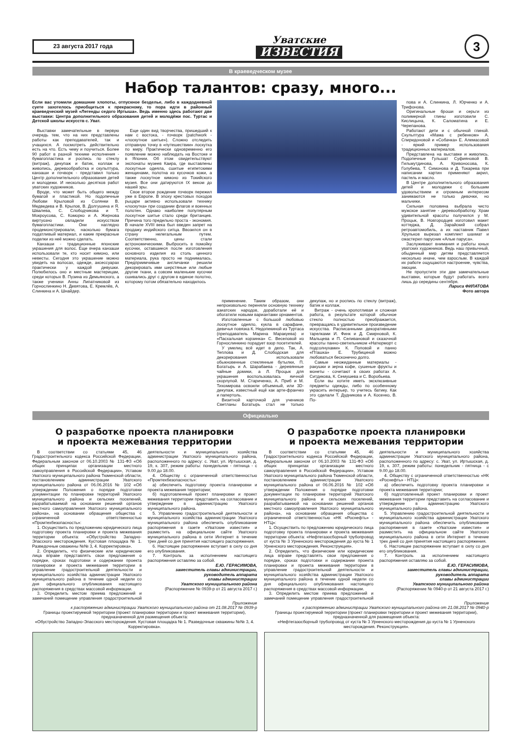23 августа 2017 года
Уватские
ИЗВЕСТИЯ
3
В краеведческом музее
Набор талантов: сразу, много...
Если вас утомили домашние хлопоты, отпускное безделье, либо в каждодневной суете захотелось приобщиться к прекрасному, то пора идти в районный краеведческий музей «Легенды седого Иртыша». Ведь именно здесь работают две выставки: Центра дополнительного образования детей и молодёжи пос. Туртас и Детской школы искусств с. Уват.
Выставки замечательные в первую очередь тем, что на них представлены работы как преподавателей, так и учащихся. А посмотреть действительно есть на что. Есть чему и поучиться. Более 90 работ в разной технике исполнения - бумагопластика и роспись по стеклу (витраж), декупаж и батик, коллаж и живопись, деревообработка и скульптура, канзаши и пэчворк - представил только Центр дополнительного образования детей и молодежи. И несколько десятков работ уватских художников.
Вроде, что может быть общего между бумагой и пластикой. Но подопечные Любови Крыловой из Солянки В. Медведева и В. Крылов, В. Долгушина и Я. Швалева, С. Слободчикова и Т. Мокроусова, С. Коморко и А. Жернова виртуозно овладели искусством бумагопластики. Они наглядно продемонстрировали, насколько бумага податливый материал, и какие прекрасные поделки из неё можно сделать.
Канзаши - традиционные японские украшения для волос. Еще вчера канзаши использовали те, кто носит кимоно, или невесты. Сегодня это украшение можно увидеть на волосах, одежде, аксессуарах практически у каждой девушки. Полюбилось оно и местным мастерицам, среди которых В. Пузина из Демьянского, а также ученики Анны Липатниковой из Горнослинкино Н. Девятова, Е. Кремлёв, А. Слинкина и А. Шнайдер.
Еще один вид творчества, пришедший к нам с востока, - пэчворк (patchwork - «лоскутное шитье»). Сложно отследить отправную точку в «путешествии» лоскутка по миру. Практически одновременно его появление можно наблюдать на Востоке и в Японии. Об этом свидетельствуют экспонаты музеев Каира, где выставлены лоскутные одеяла, сшитые египетскими женщинами, полотна из кусочков кожи, а также лоскутное кимоно из Токийского музея. Все они датируются IX веком до нашей эры.
Свое второе рождение пэчворк пережил уже в Европе. В эпоху крестовых походов рыцари активно использовали технику «лоскутка» при создании флагов и военных полотен. Однако наиболее популярным лоскутное шитье стало среди британцев. Причина того предельно проста - экономия. В начале XVIII века был введен запрет на продажу индийского ситца. Ввозился он в страну нелегальным путем. Соответственно, цены стали астрономическими. Выбросить в помойку кусочки, оставшиеся после изготовления основного изделия из столь ценного материала, рука просто не поднималась. Предприимчивые англичанки решили декорировать ими шерстяные или любые другие ткани, а совсем маленькие кусочки сшивались друг с другом в единое полотно, которому потом обязательно находилось
пова и А. Слинкина, Л. Юрченко и А. Трифонова.
Оригинальные броши и серьги из полимерной глины изготовили С. Кислицына, К. Саломатина и Е. Черепанова.
Работают дети и с обычной глиной. Скульптура «Мама с ребенком» А. Спиридоновой и «Собачка» Е. Алемасовой - яркий пример использования традиционных материалов.
Представлена на выставке и живопись. Подопечные Гульшат Суфияновой В. Гильмутдинова, А. Кривоносова, К. Голубева, Т. Симонова и Д. Токарева при написании картин применяют акрил, пастель и масло.
В Центре дополнительного образования детей и молодежи с большим удовольствием и огромным интересом занимаются не только девочки, но мальчики.
Сильная половина выбрала чисто мужское занятие - деревообработку. Храм удивительной красоты получился у М. Процык, В. Новгородцев изготовил макет коттеджа, Д. Зарайский собрал ретроавтомобиль, а их наставник Павел Хрульков вырезал комплект шахмат и смастерил парусник «Алые паруса».
Заслуживают внимания и работы юных уватских художников. Ведь наш привычный, обыденный мир детям представляется несколько иначе, чем взрослым. В каждой их работе ощущаются настроение, чувства, эмоции.
Не пропустите эти две замечательные выставки, которые будут работать всего лишь до середины сентября.
Лариса ФИЛАТОВА
Фото автора
применение. Таким образом, они непроизвольно переняли основную технику азиатских народов, доработали её и обогатили новыми вариантами орнаментов.
Изготовленные с большой любовью лоскутное одеяло, кукла в сарафане, девичья повязка К. Недопекиной из Туртаса (преподаватель Марина Маракуева) и «Пасхальная корзинка» С. Веселовой из Горнослинкино порадует взор посетителей.
У умелиц всё идет в дело. Так, А. Теплова и Д. Слободская для декорирования использовали обыкновенные стеклянные бутылки, П. Богатырь и А. Шарабаева - деревянные чайные домики, а Л. Процык для украшения воспользовалась яичной скорлупой. М. Стариченко, А. Приб и М. Тихомирова освоили объемный, или 3D-декупаж, известный ещё как арте-франчез и папертоль.
Визитной карточкой для учеников Светланы Богатырь стал не только декупаж, но и роспись по стеклу (витраж), батик и коллаж.
Витраж - очень кропотливая и сложная работа, в результате которой обычное стекло полностью преображается, превращаясь в удивительное произведение искусства. Расписанными декоративными тарелками И. Финк и Д. Смирновой, К. Мальцева и П. Селивановой и сказочной красоты панно-светильником «Натюрморт с подсолнухами» К. Поповой и панно «Пташка» Е. Трубициной можно любоваться бесконечно долго.
Самые неожиданные материалы - ракушки и зерна кофе, сушеные фрукты и монеты - сочетают в своих работах А. Ситдикова, К. Семушева и С. Воробьева.
Если вы хотите иметь эксклюзивные предметы одежды, либо по особенному украсить интерьер, то учитесь батику. Как это сделали Т. Дудникова и А. Косенко, В. По-
Официально
О разработке проекта планировки
и проекта межевания территории
В соответствии со статьями 45, 46 Градостроительного кодекса Российской Федерации, Федеральным законом от 06.10.2003 № 131-ФЗ «Об общих принципах организации местного самоуправления в Российской Федерации», Уставом Уватского муниципального района Тюменской области, постановлением администрации Уватского муниципального района от 06.06.2016 № 102 «Об утверждении Положения о порядке подготовки документации по планировке территорий Уватского муниципального района и сельских поселений, разрабатываемой на основании решений органов местного самоуправления Уватского муниципального района», на основании обращения общества с ограниченной ответственностью «Промтехбезопасность»:
1. Осуществить по предложению юридического лица подготовку проекта планировки и проекта межевания территории объекта: «Обустройство Западно-Эпасского месторождения. Кустовая площадка № 1. Разведочные скважины №№ 3, 4. Корректировка».
2. Определить, что физические или юридические лица вправе представлять свои предложения о порядке, сроках подготовки и содержании проекта планировки и проекта межевания территории в управление градостроительной деятельности и муниципального хозяйства администрации Уватского муниципального района в течение одной недели со дня официального опубликования настоящего распоряжения в средствах массовой информации.
3. Определить местом приема предложений и замечаний помещение управления градостроительной деятельности и муниципального хозяйства администрации Уватского муниципального района, расположенного по адресу: с. Уват, ул. Иртышская, д. 19, к. 307, режим работы: понедельник - пятница - с 9.00 до 18.00.
4. Обществу с ограниченной ответственностью «Промтехбезопасность»:
а) обеспечить подготовку проекта планировки и проекта межевания территории;
б) подготовленный проект планировки и проект межевания территории представить на согласование и утверждение в администрацию Уватского муниципального района.
5. Управлению градостроительной деятельности и муниципального хозяйства администрации Уватского муниципального района обеспечить опубликование распоряжения в газете «Уватские известия» и разместить на официальном сайте Уватского муниципального района в сети Интернет в течение трех дней со дня принятия настоящего распоряжения.
6. Настоящее распоряжение вступает в силу со дня его опубликования.
7. Контроль за исполнением настоящего распоряжения оставляю за собой.
Е.Ю. ГЕРАСИМОВА,
заместитель главы администрации,
руководитель аппарата
главы администрации
Уватского муниципального района
(Распоряжение № 0939-р от 21 августа 2017 г.)
Приложение
к распоряжению администрации Уватского муниципального района от 21.08.2017 № 0939-р
Границы проектируемой территории (проект планировки территории и проект межевания территории), предназначенной для размещения объекта:
«Обустройство Западно-Эпасского месторождения. Кустовая площадка № 1. Разведочные скважины №№ 3, 4. Корректировка».
О разработке проекта планировки
и проекта межевания территории
В соответствии со статьями 45, 46 Градостроительного кодекса Российской Федерации, Федеральным законом от 06.10.2003 № 131-ФЗ «Об общих принципах организации местного самоуправления в Российской Федерации», Уставом Уватского муниципального района Тюменской области, постановлением администрации Уватского муниципального района от 06.06.2016 № 102 «Об утверждении Положения о порядке подготовки документации по планировке территорий Уватского муниципального района и сельских поселений, разрабатываемой на основании решений органов местного самоуправления Уватского муниципального района», на основании обращения общества с ограниченной ответственностью «НК «Роснефть» - НТЦ»:
1. Осуществить по предложению юридического лица подготовку проекта планировки и проекта межевания территории объекта: «Нефтегазосборный трубопровод от куста № 3 Урненского месторождения до куста № 1 Урненского месторождения. Реконструкция».
2. Определить, что физические или юридические лица вправе представлять свои предложения о порядке, сроках подготовки и содержании проекта планировки и проекта межевания территории в управление градостроительной деятельности и муниципального хозяйства администрации Уватского муниципального района в течение одной недели со дня официального опубликования настоящего распоряжения в средствах массовой информации.
3. Определить местом приема предложений и замечаний помещение управления градостроительной деятельности и муниципального хозяйства администрации Уватского муниципального района, расположенного по адресу: с. Уват, ул. Иртышская, д. 19, к. 307, режим работы: понедельник - пятница - с 9.00 до 18.00.
4. Обществу с ограниченной ответственностью «НК «Роснефть» - НТЦ»:
а) обеспечить подготовку проекта планировки и проекта межевания территории;
б) подготовленный проект планировки и проект межевания территории представить на согласование и утверждение в администрацию Уватского муниципального района.
5. Управлению градостроительной деятельности и муниципального хозяйства администрации Уватского муниципального района обеспечить опубликование распоряжения в газете «Уватские известия» и разместить на официальном сайте Уватского муниципального района в сети Интернет в течение трех дней со дня принятия настоящего распоряжения.
6. Настоящее распоряжение вступает в силу со дня его опубликования.
7. Контроль за исполнением настоящего распоряжения оставляю за собой.
Е.Ю. ГЕРАСИМОВА,
заместитель главы администрации,
руководитель аппарата
главы администрации
Уватского муниципального района
(Распоряжение № 0940-р от 21 августа 2017 г.)
Приложение
к распоряжению администрации Уватского муниципального района от 21.08.2017 № 0940-р
Границы проектируемой территории (проект планировки территории и проект межевания территории), предназначенной для размещения объекта:
«Нефтегазосборный трубопровод от куста № 3 Урненского месторождения до куста № 1 Урненского месторождения. Реконструкция».